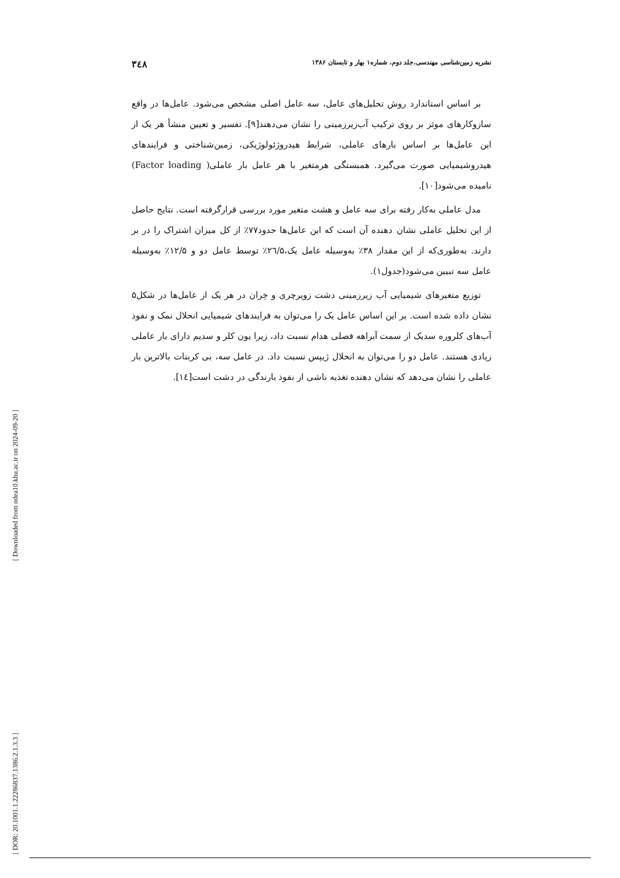نشریه زمین‌شناسی مهندسی،جلد دوم، شماره۱ بهار و تابستان ۱۳۸۶ ۳٤۸
بر اساس استاندارد روش تحلیل‌های عامل، سه عامل اصلی مشخص می‌شود. عامل‌ها در واقع سازوکارهای موثر بر روی ترکیب آب‌زیرزمینی را نشان می‌دهند[۹]. تفسیر و تعیین منشأ هر یک از این عامل‌ها بر اساس بارهای عاملی، شرایط هیدروژئولوژیکی، زمین‌شناختی و فرایندهای هیدروشیمیایی صورت می‌گیرد. همبستگی هرمتغیر با هر عامل بار عاملی( Factor loading) نامیده می‌شود[۱۰].
مدل عاملی به‌کار رفته برای سه عامل و هشت متغیر مورد بررسی قرارگرفته است. نتایج حاصل از این تحلیل عاملی نشان دهنده آن است که این عامل‌ها حدود۷۷٪ از کل میزان اشتراک را در بر دارند. به‌طوری‌که از این مقدار ۳۸٪ به‌وسیله عامل یک،۲٦/۵٪ توسط عامل دو و ۱۲/۵٪ به‌وسیله عامل سه تبیین می‌شود(جدول۱).
توزیع متغیرهای شیمیایی آب زیرزمینی دشت زویرچری و خِران در هر یک از عامل‌ها در شکل۵ نشان داده شده است. بر این اساس عامل یک را می‌توان به فرایندهای شیمیایی انحلال نمک و نفوذ آب‌های کلروره سدیک از سمت آبراهه فصلی هدام نسبت داد، زیرا یون کلر و سدیم دارای بار عاملی زیادی هستند. عامل دو را می‌توان به انحلال ژیپس نسبت داد. در عامل سه، بی کربنات بالاترین بار عاملی را نشان می‌دهد که نشان دهنده تغذیه ناشی از نفوذ بارندگی در دشت است[۱٤].
[ Downloaded from ndea10.khu.ac.ir on 2024-09-20 ]
[ DOR: 20.1001.1.22286837.1386.2.1.3.3 ]